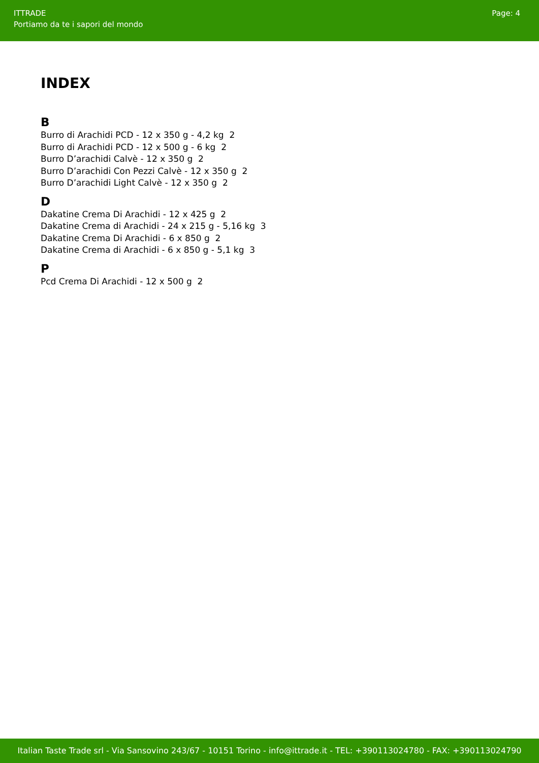ITTRADE
Portiamo da te i sapori del mondo
Page: 4
INDEX
B
Burro di Arachidi PCD - 12 x 350 g - 4,2 kg 2
Burro di Arachidi PCD - 12 x 500 g - 6 kg 2
Burro D’arachidi Calvè - 12 x 350 g 2
Burro D’arachidi Con Pezzi Calvè - 12 x 350 g 2
Burro D’arachidi Light Calvè - 12 x 350 g 2
D
Dakatine Crema Di Arachidi - 12 x 425 g 2
Dakatine Crema di Arachidi - 24 x 215 g - 5,16 kg 3
Dakatine Crema Di Arachidi - 6 x 850 g 2
Dakatine Crema di Arachidi - 6 x 850 g - 5,1 kg 3
P
Pcd Crema Di Arachidi - 12 x 500 g 2
Italian Taste Trade srl - Via Sansovino 243/67 - 10151 Torino - info@ittrade.it - TEL: +390113024780 - FAX: +390113024790